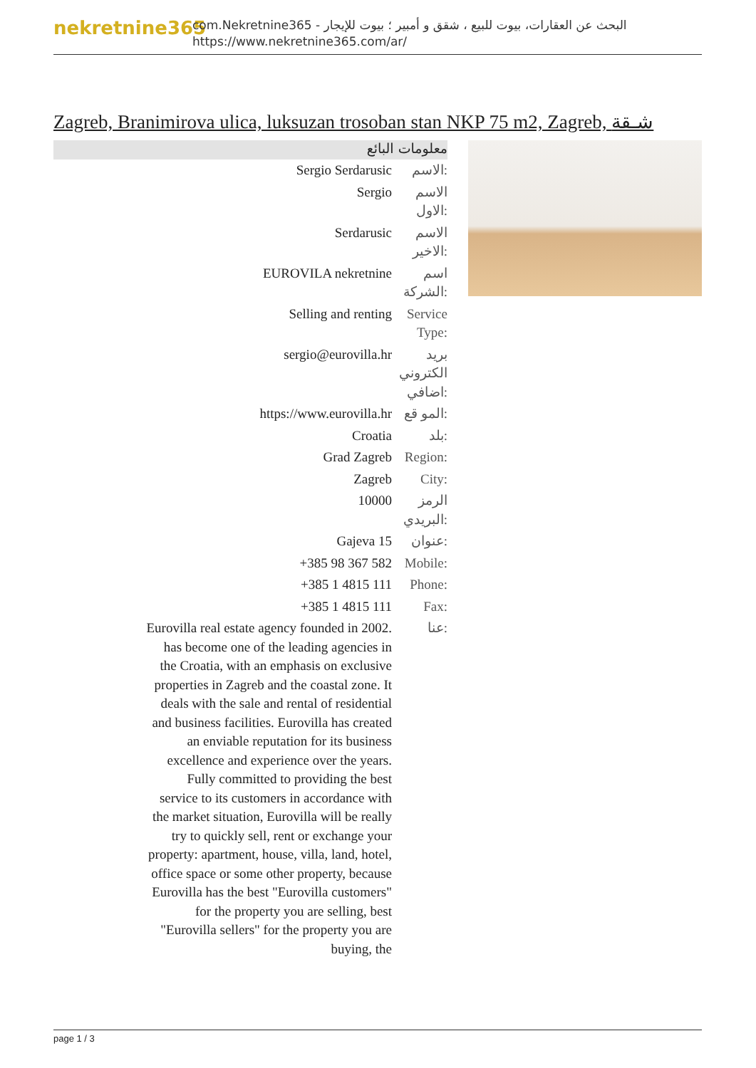nekretnine365
com.Nekretnine365 - البحث عن العقارات، بيوت للبيع ، شقق و أمبير ؛ بيوت للإيجار
https://www.nekretnine365.com/ar/
Zagreb, Branimirova ulica, luksuzan trosoban stan NKP 75 m2, Zagreb, شـقة
معلومات البائع
| Sergio Serdarusic | الاسم: |
| Sergio | الاسم الاول: |
| Serdarusic | الاسم الاخير: |
| EUROVILA nekretnine | اسم الشركة: |
| Selling and renting | Service Type: |
| sergio@eurovilla.hr | بريد الكتروني اضافي: |
| https://www.eurovilla.hr | المو قع: |
| Croatia | بلد: |
| Grad Zagreb | Region: |
| Zagreb | City: |
| 10000 | الرمز البريدي: |
| Gajeva 15 | عنوان: |
| +385 98 367 582 | Mobile: |
| +385 1 4815 111 | Phone: |
| +385 1 4815 111 | Fax: |
| Eurovilla real estate agency founded in 2002. has become one of the leading agencies in the Croatia, with an emphasis on exclusive properties in Zagreb and the coastal zone. It deals with the sale and rental of residential and business facilities. Eurovilla has created an enviable reputation for its business excellence and experience over the years. Fully committed to providing the best service to its customers in accordance with the market situation, Eurovilla will be really try to quickly sell, rent or exchange your property: apartment, house, villa, land, hotel, office space or some other property, because Eurovilla has the best "Eurovilla customers" for the property you are selling, best "Eurovilla sellers" for the property you are buying, the | عنا: |
page 1 / 3